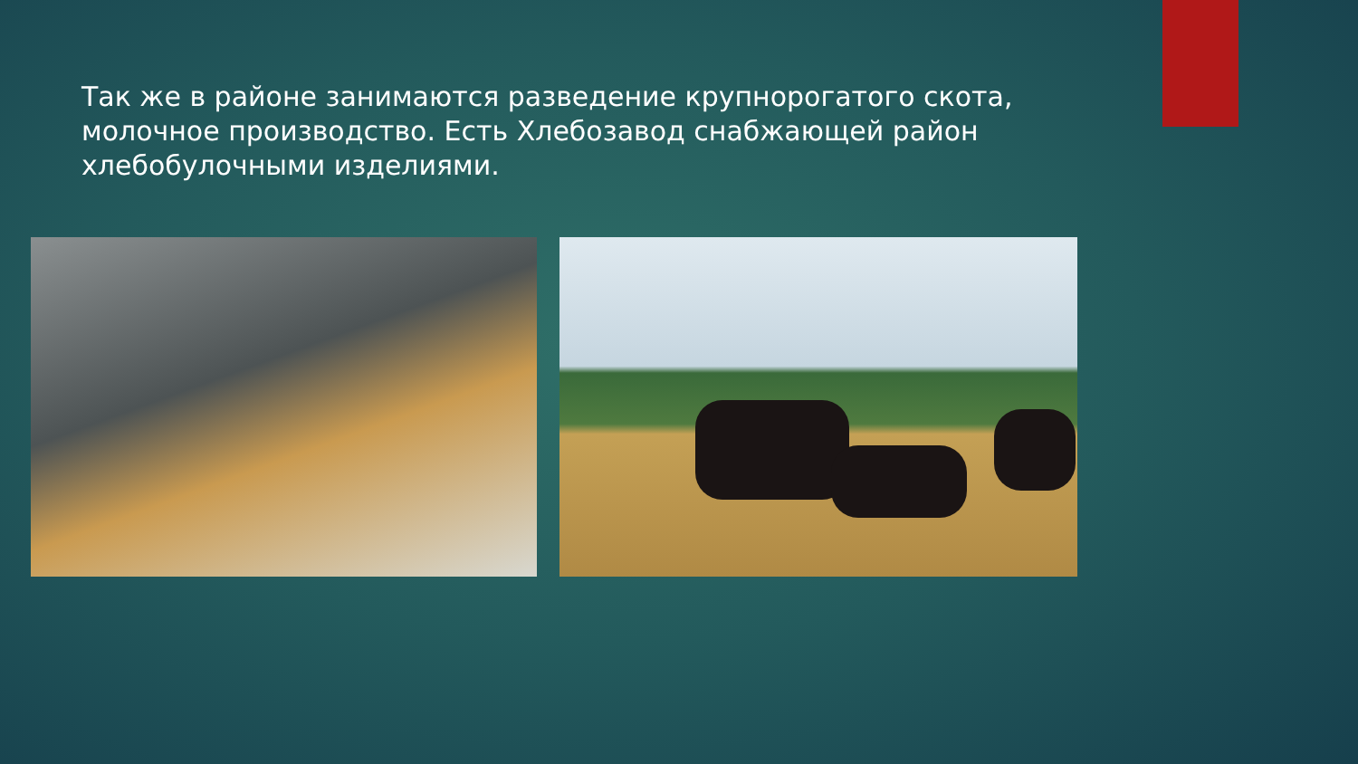Так же в районе занимаются разведение крупнорогатого скота, молочное производство. Есть Хлебозавод снабжающей район хлебобулочными изделиями.